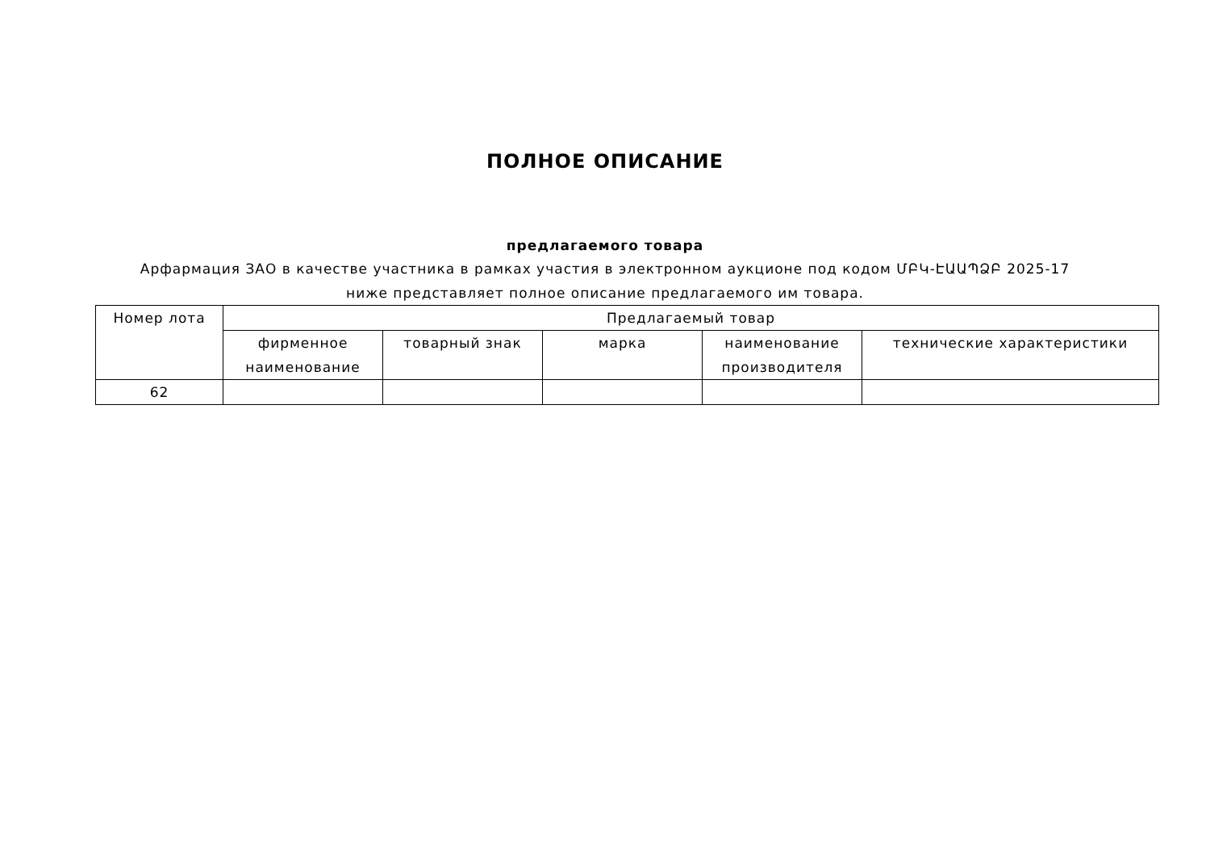ПОЛНОЕ ОПИСАНИЕ
предлагаемого товара
Арфармация ЗАО в качестве участника в рамках участия в электронном аукционе под кодом ՄԲԿ-ԷԱԱՊՁԲ 2025-17 ниже представляет полное описание предлагаемого им товара.
| Номер лота | Предлагаемый товар | | | | |
| --- | --- | --- | --- | --- | --- |
| | фирменное наименование | товарный знак | марка | наименование производителя | технические характеристики |
| 62 | | | | | |